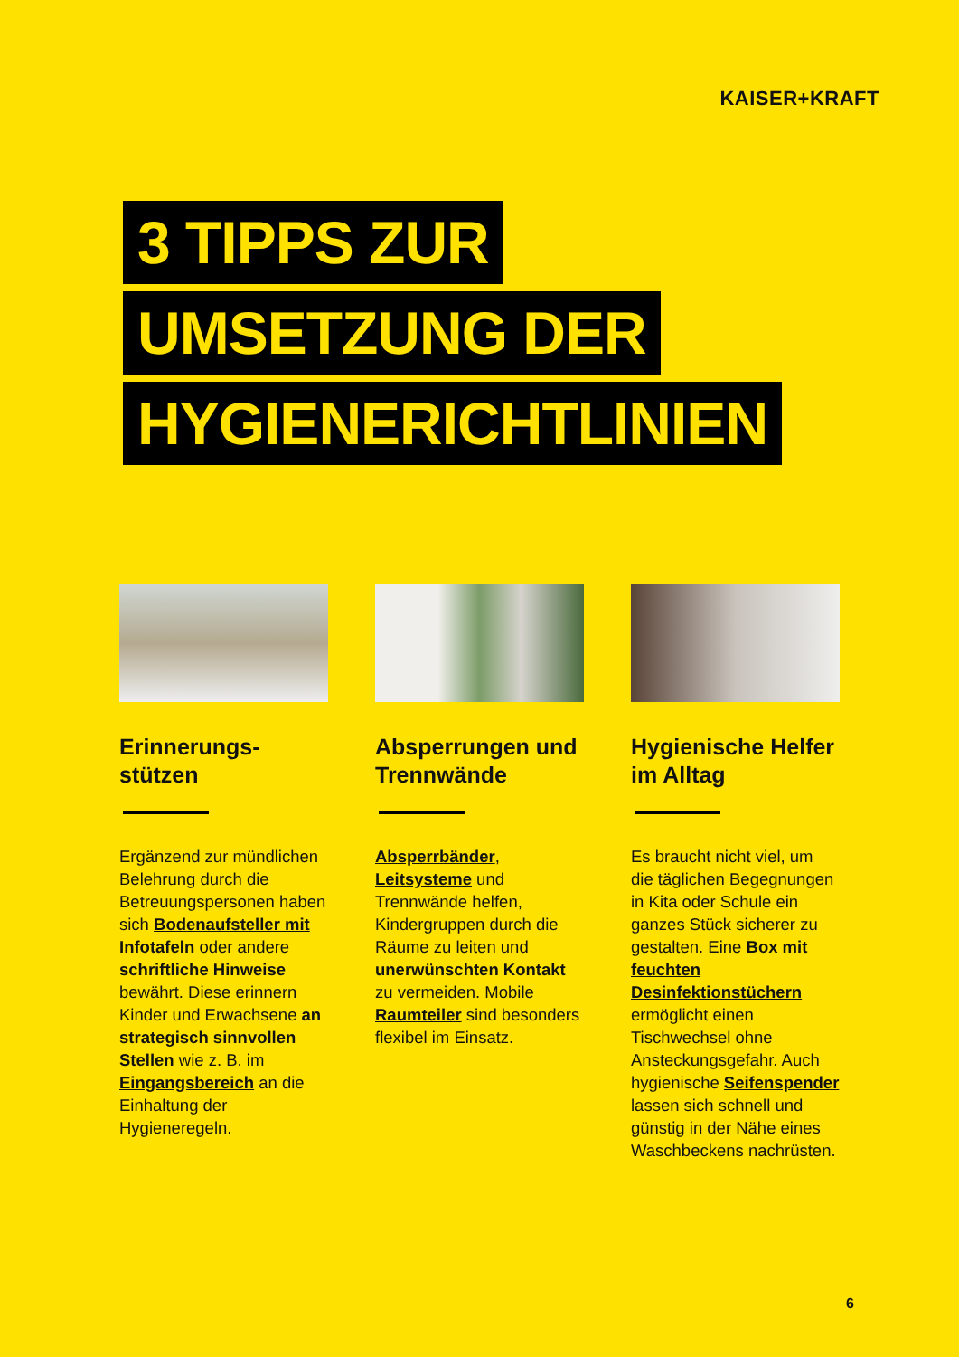KAISER+KRAFT
3 TIPPS ZUR
UMSETZUNG DER
HYGIENERICHTLINIEN
Erinnerungs-
stützen
Ergänzend zur mündlichen Belehrung durch die Betreuungspersonen haben sich Bodenaufsteller mit Infotafeln oder andere schriftliche Hinweise bewährt. Diese erinnern Kinder und Erwachsene an strategisch sinnvollen Stellen wie z. B. im Eingangsbereich an die Einhaltung der Hygieneregeln.
Absperrungen und Trennwände
Absperrbänder, Leitsysteme und Trennwände helfen, Kindergruppen durch die Räume zu leiten und unerwünschten Kontakt zu vermeiden. Mobile Raumteiler sind besonders flexibel im Einsatz.
Hygienische Helfer im Alltag
Es braucht nicht viel, um die täglichen Begegnungen in Kita oder Schule ein ganzes Stück sicherer zu gestalten. Eine Box mit feuchten Desinfektionstüchern ermöglicht einen Tischwechsel ohne Ansteckungsgefahr. Auch hygienische Seifenspender lassen sich schnell und günstig in der Nähe eines Waschbeckens nachrüsten.
6